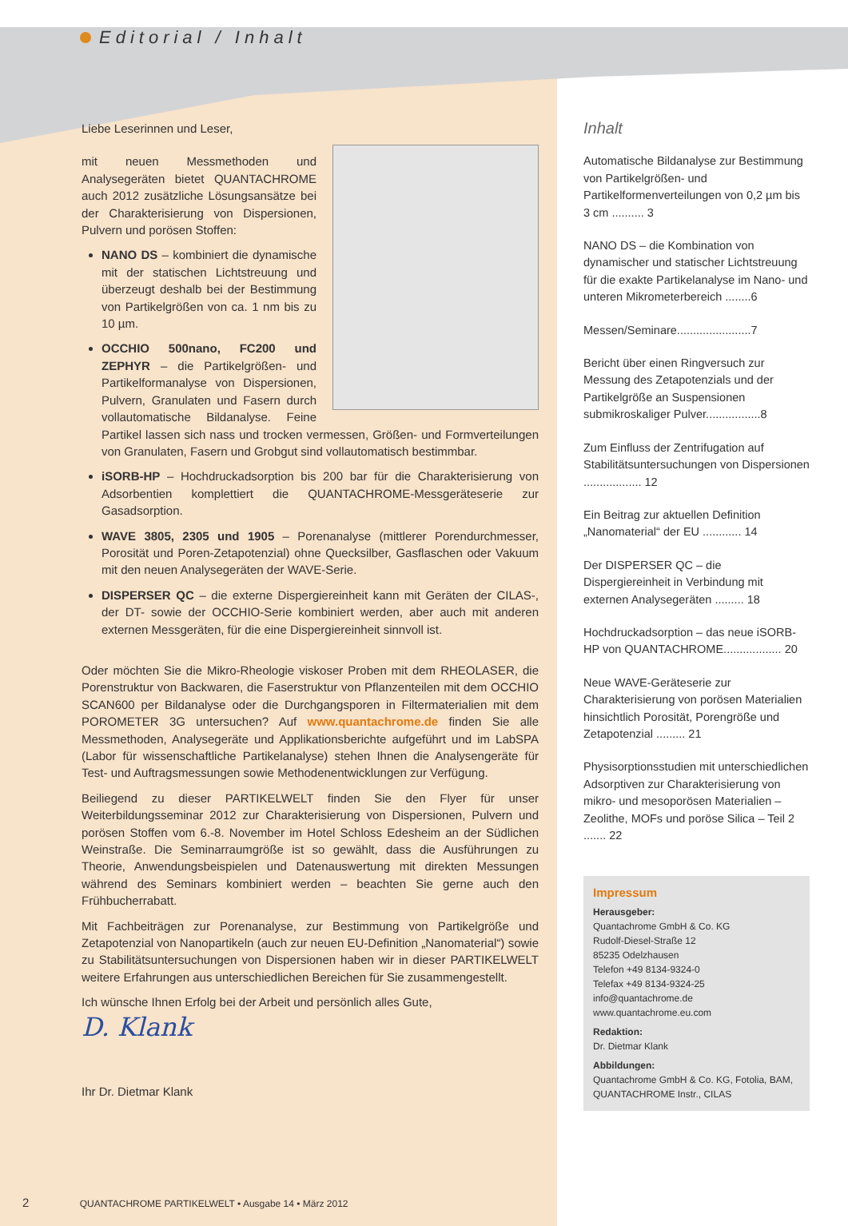Editorial / Inhalt
Liebe Leserinnen und Leser,
mit neuen Messmethoden und Analysegeräten bietet QUANTACHROME auch 2012 zusätzliche Lösungsansätze bei der Charakterisierung von Dispersionen, Pulvern und porösen Stoffen:
NANO DS – kombiniert die dynamische mit der statischen Lichtstreuung und überzeugt deshalb bei der Bestimmung von Partikelgrößen von ca. 1 nm bis zu 10 µm.
OCCHIO 500nano, FC200 und ZEPHYR – die Partikelgrößen- und Partikelformanalyse von Dispersionen, Pulvern, Granulaten und Fasern durch vollautomatische Bildanalyse. Feine Partikel lassen sich nass und trocken vermessen, Größen- und Formverteilungen von Granulaten, Fasern und Grobgut sind vollautomatisch bestimmbar.
iSORB-HP – Hochdruckadsorption bis 200 bar für die Charakterisierung von Adsorbentien komplettiert die QUANTACHROME-Messgeräteserie zur Gasadsorption.
WAVE 3805, 2305 und 1905 – Porenanalyse (mittlerer Porendurchmesser, Porosität und Poren-Zetapotenzial) ohne Quecksilber, Gasflaschen oder Vakuum mit den neuen Analysegeräten der WAVE-Serie.
DISPERSER QC – die externe Dispergiereinheit kann mit Geräten der CILAS-, der DT- sowie der OCCHIO-Serie kombiniert werden, aber auch mit anderen externen Messgeräten, für die eine Dispergiereinheit sinnvoll ist.
Oder möchten Sie die Mikro-Rheologie viskoser Proben mit dem RHEOLASER, die Porenstruktur von Backwaren, die Faserstruktur von Pflanzenteilen mit dem OCCHIO SCAN600 per Bildanalyse oder die Durchgangsporen in Filtermaterialien mit dem POROMETER 3G untersuchen? Auf www.quantachrome.de finden Sie alle Messmethoden, Analysegeräte und Applikationsberichte aufgeführt und im LabSPA (Labor für wissenschaftliche Partikelanalyse) stehen Ihnen die Analysengeräte für Test- und Auftragsmessungen sowie Methodenentwicklungen zur Verfügung.
Beiliegend zu dieser PARTIKELWELT finden Sie den Flyer für unser Weiterbildungsseminar 2012 zur Charakterisierung von Dispersionen, Pulvern und porösen Stoffen vom 6.-8. November im Hotel Schloss Edesheim an der Südlichen Weinstraße. Die Seminarraumgröße ist so gewählt, dass die Ausführungen zu Theorie, Anwendungsbeispielen und Datenauswertung mit direkten Messungen während des Seminars kombiniert werden – beachten Sie gerne auch den Frühbucherrabatt.
Mit Fachbeiträgen zur Porenanalyse, zur Bestimmung von Partikelgröße und Zetapotenzial von Nanopartikeln (auch zur neuen EU-Definition „Nanomaterial“) sowie zu Stabilitätsuntersuchungen von Dispersionen haben wir in dieser PARTIKELWELT weitere Erfahrungen aus unterschiedlichen Bereichen für Sie zusammengestellt.
Ich wünsche Ihnen Erfolg bei der Arbeit und persönlich alles Gute,
D. Klank
Ihr Dr. Dietmar Klank
Inhalt
Automatische Bildanalyse zur Bestimmung von Partikelgrößen- und Partikelformenverteilungen von 0,2 µm bis 3 cm .......... 3
NANO DS – die Kombination von dynamischer und statischer Lichtstreuung für die exakte Partikelanalyse im Nano- und unteren Mikrometerbereich ........6
Messen/Seminare.......................7
Bericht über einen Ringversuch zur Messung des Zetapotenzials und der Partikelgröße an Suspensionen submikroskaliger Pulver.................8
Zum Einfluss der Zentrifugation auf Stabilitätsuntersuchungen von Dispersionen .................. 12
Ein Beitrag zur aktuellen Definition „Nanomaterial“ der EU ............ 14
Der DISPERSER QC – die Dispergiereinheit in Verbindung mit externen Analysegeräten ......... 18
Hochdruckadsorption – das neue iSORB-HP von QUANTACHROME.................. 20
Neue WAVE-Geräteserie zur Charakterisierung von porösen Materialien hinsichtlich Porosität, Porengröße und Zetapotenzial ......... 21
Physisorptionsstudien mit unterschiedlichen Adsorptiven zur Charakterisierung von mikro- und mesoporösen Materialien – Zeolithe, MOFs und poröse Silica – Teil 2 ....... 22
Impressum
Herausgeber:
Quantachrome GmbH & Co. KG
Rudolf-Diesel-Straße 12
85235 Odelzhausen
Telefon +49 8134-9324-0
Telefax +49 8134-9324-25
info@quantachrome.de
www.quantachrome.eu.com
Redaktion:
Dr. Dietmar Klank
Abbildungen:
Quantachrome GmbH & Co. KG, Fotolia, BAM, QUANTACHROME Instr., CILAS
2 QUANTACHROME PARTIKELWELT • Ausgabe 14 • März 2012